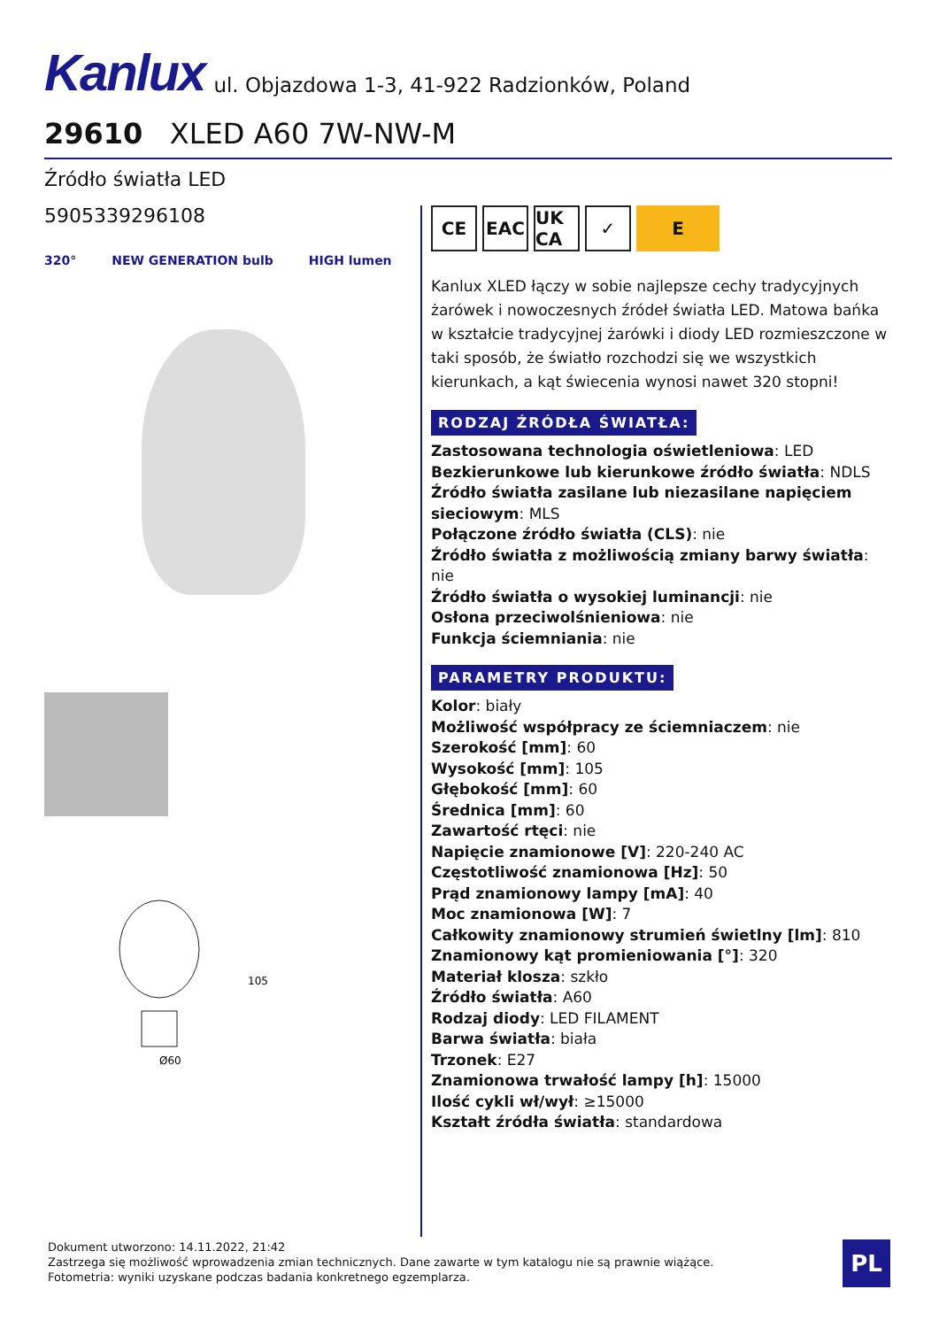Kanlux ul. Objazdowa 1-3, 41-922 Radzionków, Poland
29610 XLED A60 7W-NW-M
Źródło światła LED
5905339296108
320° NEW GENERATION bulb HIGH lumen
Ø60
105
CE EAC UK CA
✓ E
Kanlux XLED łączy w sobie najlepsze cechy tradycyjnych żarówek i nowoczesnych źródeł światła LED. Matowa bańka w kształcie tradycyjnej żarówki i diody LED rozmieszczone w taki sposób, że światło rozchodzi się we wszystkich kierunkach, a kąt świecenia wynosi nawet 320 stopni!
RODZAJ ŹRÓDŁA ŚWIATŁA:
Zastosowana technologia oświetleniowa: LED
Bezkierunkowe lub kierunkowe źródło światła: NDLS
Źródło światła zasilane lub niezasilane napięciem sieciowym: MLS
Połączone źródło światła (CLS): nie
Źródło światła z możliwością zmiany barwy światła: nie
Źródło światła o wysokiej luminancji: nie
Osłona przeciwolśnieniowa: nie
Funkcja ściemniania: nie
PARAMETRY PRODUKTU:
Kolor: biały
Możliwość współpracy ze ściemniaczem: nie
Szerokość [mm]: 60
Wysokość [mm]: 105
Głębokość [mm]: 60
Średnica [mm]: 60
Zawartość rtęci: nie
Napięcie znamionowe [V]: 220-240 AC
Częstotliwość znamionowa [Hz]: 50
Prąd znamionowy lampy [mA]: 40
Moc znamionowa [W]: 7
Całkowity znamionowy strumień świetlny [lm]: 810
Znamionowy kąt promieniowania [°]: 320
Materiał klosza: szkło
Źródło światła: A60
Rodzaj diody: LED FILAMENT
Barwa światła: biała
Trzonek: E27
Znamionowa trwałość lampy [h]: 15000
Ilość cykli wł/wył: ≥15000
Kształt źródła światła: standardowa
Dokument utworzono: 14.11.2022, 21:42
Zastrzega się możliwość wprowadzenia zmian technicznych. Dane zawarte w tym katalogu nie są prawnie wiążące.
Fotometria: wyniki uzyskane podczas badania konkretnego egzemplarza.
PL